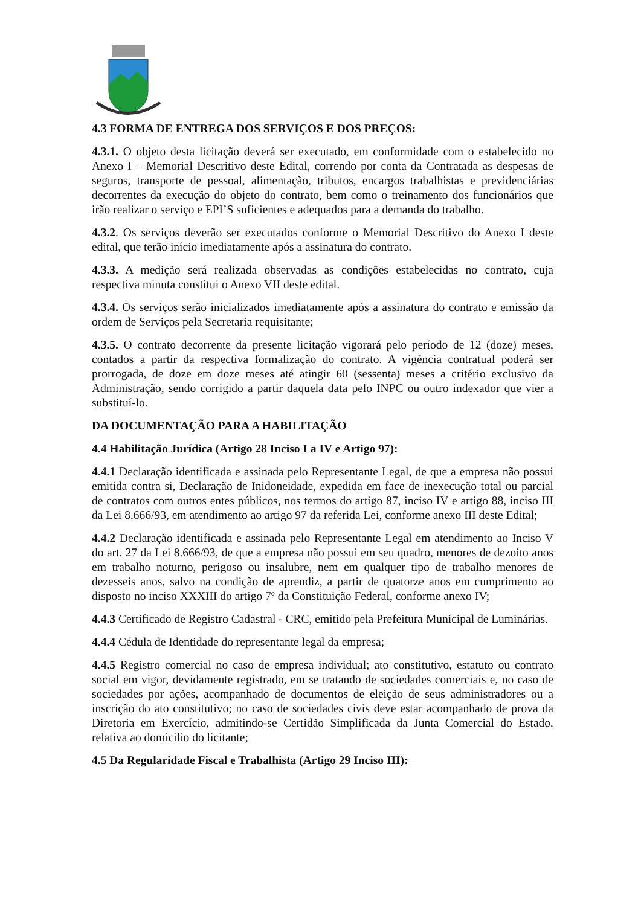4.3 FORMA DE ENTREGA DOS SERVIÇOS E DOS PREÇOS:
4.3.1. O objeto desta licitação deverá ser executado, em conformidade com o estabelecido no Anexo I – Memorial Descritivo deste Edital, correndo por conta da Contratada as despesas de seguros, transporte de pessoal, alimentação, tributos, encargos trabalhistas e previdenciárias decorrentes da execução do objeto do contrato, bem como o treinamento dos funcionários que irão realizar o serviço e EPI’S suficientes e adequados para a demanda do trabalho.
4.3.2. Os serviços deverão ser executados conforme o Memorial Descritivo do Anexo I deste edital, que terão início imediatamente após a assinatura do contrato.
4.3.3. A medição será realizada observadas as condições estabelecidas no contrato, cuja respectiva minuta constitui o Anexo VII deste edital.
4.3.4. Os serviços serão inicializados imediatamente após a assinatura do contrato e emissão da ordem de Serviços pela Secretaria requisitante;
4.3.5. O contrato decorrente da presente licitação vigorará pelo período de 12 (doze) meses, contados a partir da respectiva formalização do contrato. A vigência contratual poderá ser prorrogada, de doze em doze meses até atingir 60 (sessenta) meses a critério exclusivo da Administração, sendo corrigido a partir daquela data pelo INPC ou outro indexador que vier a substituí-lo.
DA DOCUMENTAÇÃO PARA A HABILITAÇÃO
4.4 Habilitação Jurídica (Artigo 28 Inciso I a IV e Artigo 97):
4.4.1 Declaração identificada e assinada pelo Representante Legal, de que a empresa não possui emitida contra si, Declaração de Inidoneidade, expedida em face de inexecução total ou parcial de contratos com outros entes públicos, nos termos do artigo 87, inciso IV e artigo 88, inciso III da Lei 8.666/93, em atendimento ao artigo 97 da referida Lei, conforme anexo III deste Edital;
4.4.2 Declaração identificada e assinada pelo Representante Legal em atendimento ao Inciso V do art. 27 da Lei 8.666/93, de que a empresa não possui em seu quadro, menores de dezoito anos em trabalho noturno, perigoso ou insalubre, nem em qualquer tipo de trabalho menores de dezesseis anos, salvo na condição de aprendiz, a partir de quatorze anos em cumprimento ao disposto no inciso XXXIII do artigo 7º da Constituição Federal, conforme anexo IV;
4.4.3 Certificado de Registro Cadastral - CRC, emitido pela Prefeitura Municipal de Luminárias.
4.4.4 Cédula de Identidade do representante legal da empresa;
4.4.5 Registro comercial no caso de empresa individual; ato constitutivo, estatuto ou contrato social em vigor, devidamente registrado, em se tratando de sociedades comerciais e, no caso de sociedades por ações, acompanhado de documentos de eleição de seus administradores ou a inscrição do ato constitutivo; no caso de sociedades civis deve estar acompanhado de prova da Diretoria em Exercício, admitindo-se Certidão Simplificada da Junta Comercial do Estado, relativa ao domicilio do licitante;
4.5 Da Regularidade Fiscal e Trabalhista (Artigo 29 Inciso III):